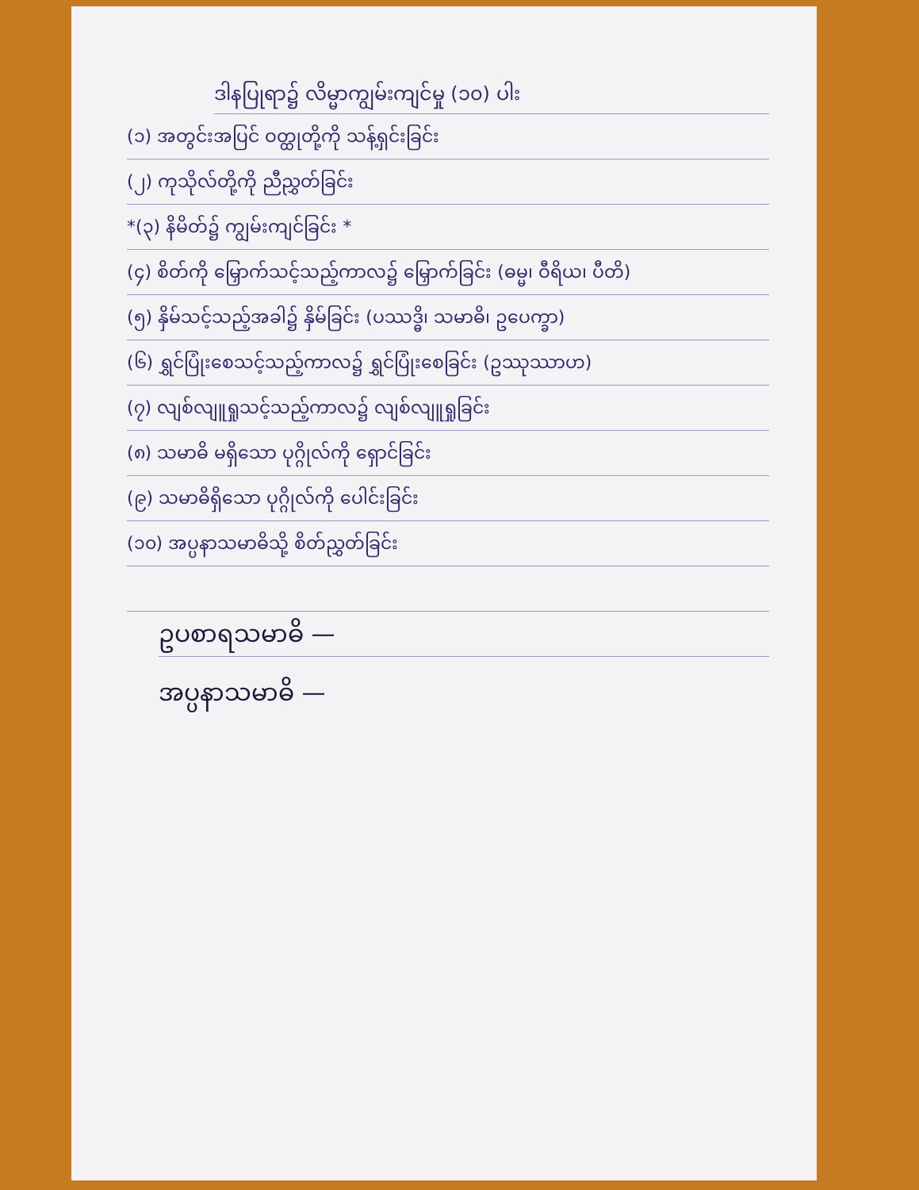ဒါနပြုရာ၌ လိမ္မာကျွမ်းကျင်မှု (၁၀) ပါး
(၁) အတွင်းအပြင် ဝတ္ထုတို့ကို သန့်ရှင်းခြင်း
(၂) ကုသိုလ်တို့ကို ညီညွှတ်ခြင်း
*(၃) နိမိတ်၌ ကျွမ်းကျင်ခြင်း *
(၄) စိတ်ကို မြှောက်သင့်သည့်ကာလ၌ မြှောက်ခြင်း (ဓမ္မ၊ ဝီရိယ၊ ပီတိ)
(၅) နှိမ်သင့်သည့်အခါ၌ နှိမ်ခြင်း (ပဿဒ္ဓိ၊ သမာဓိ၊ ဥပေက္ခာ)
(၆) ရွှင်ပြုံးစေသင့်သည့်ကာလ၌ ရွှင်ပြုံးစေခြင်း (ဥဿုဿာဟ)
(၇) လျစ်လျူရှုသင့်သည့်ကာလ၌ လျစ်လျူရှုခြင်း
(၈) သမာဓိ မရှိသော ပုဂ္ဂိုလ်ကို ရှောင်ခြင်း
(၉) သမာဓိရှိသော ပုဂ္ဂိုလ်ကို ပေါင်းခြင်း
(၁၀) အပ္ပနာသမာဓိသို့ စိတ်ညွှတ်ခြင်း
ဥပစာရသမာဓိ —
အပ္ပနာသမာဓိ —